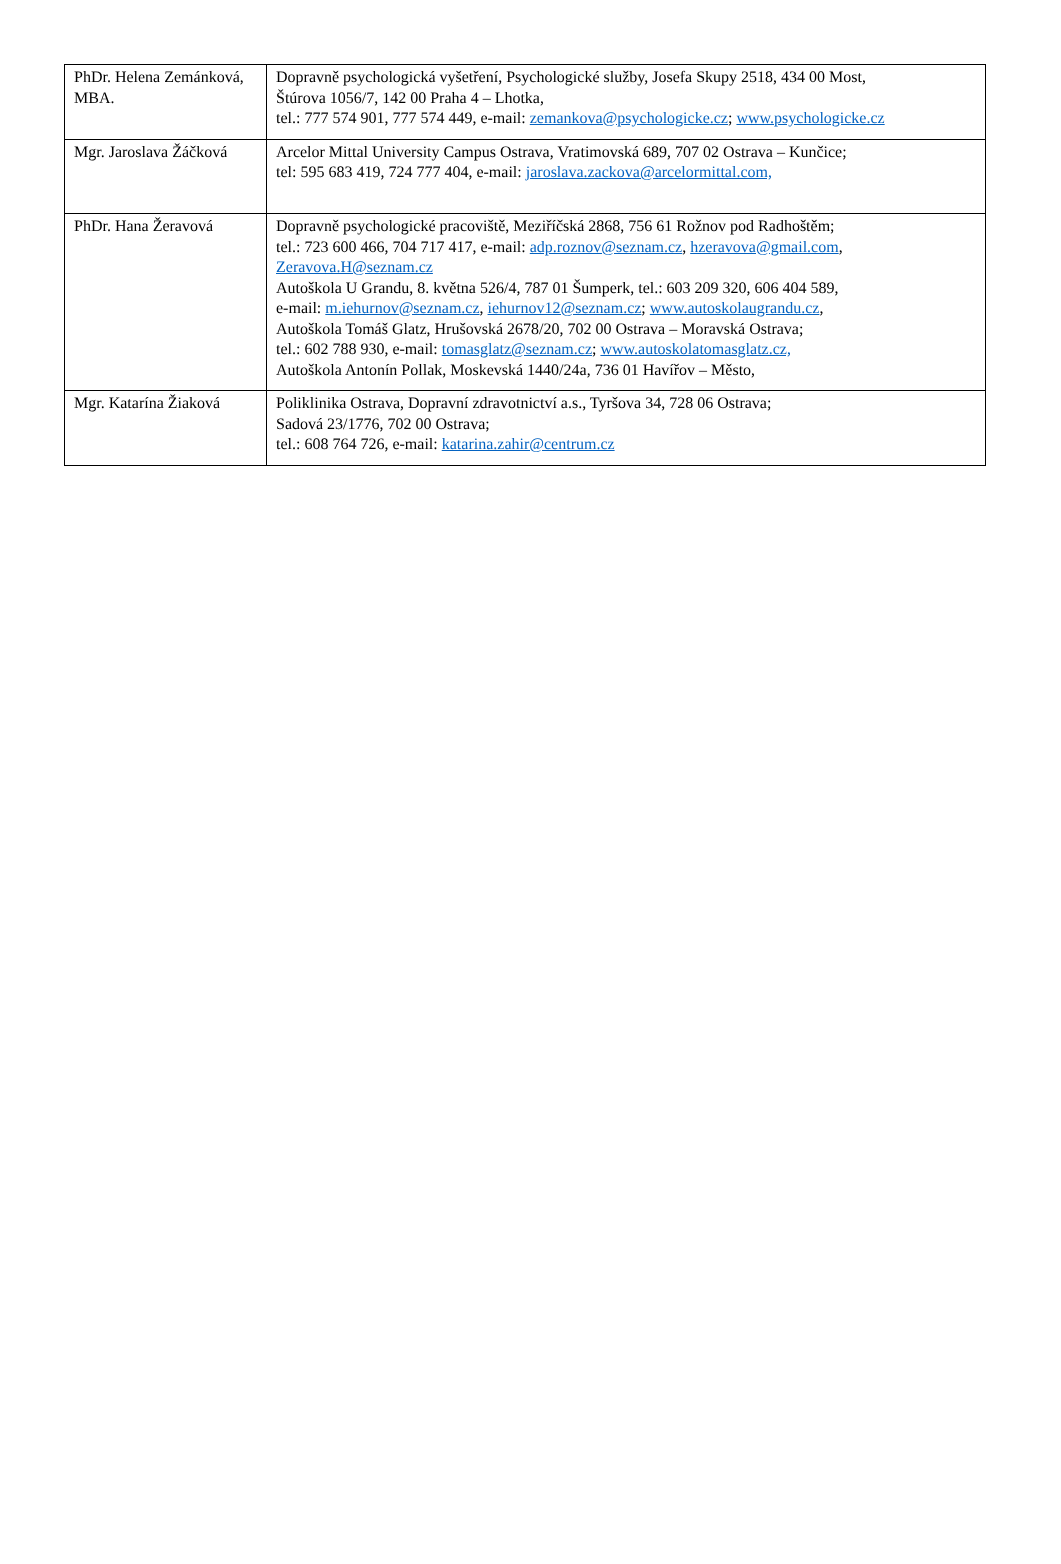| PhDr. Helena Zemánková, MBA. | Dopravně psychologická vyšetření, Psychologické služby, Josefa Skupy 2518, 434 00 Most, Štúrova 1056/7, 142 00 Praha 4 – Lhotka, tel.: 777 574 901, 777 574 449, e-mail: zemankova@psychologicke.cz ; www.psychologicke.cz |
| Mgr. Jaroslava Žáčková | Arcelor Mittal University Campus Ostrava, Vratimovská 689, 707 02 Ostrava – Kunčice; tel: 595 683 419, 724 777 404, e-mail: jaroslava.zackova@arcelormittal.com, |
| PhDr. Hana Žeravová | Dopravně psychologické pracoviště, Meziříčská 2868, 756 61 Rožnov pod Radhoštěm; tel.: 723 600 466, 704 717 417, e-mail: adp.roznov@seznam.cz , hzeravova@gmail.com , Zeravova.H@seznam.cz Autoškola U Grandu, 8. května 526/4, 787 01 Šumperk, tel.: 603 209 320, 606 404 589, e-mail: m.iehurnov@seznam.cz , iehurnov12@seznam.cz ; www.autoskolaugrandu.cz , Autoškola Tomáš Glatz, Hrušovská 2678/20, 702 00 Ostrava – Moravská Ostrava; tel.: 602 788 930, e-mail: tomasglatz@seznam.cz ; www.autoskolatomasglatz.cz, Autoškola Antonín Pollak, Moskevská 1440/24a, 736 01 Havířov – Město, |
| Mgr. Katarína Žiaková | Poliklinika Ostrava, Dopravní zdravotnictví a.s., Tyršova 34, 728 06 Ostrava; Sadová 23/1776, 702 00 Ostrava; tel.: 608 764 726, e-mail: katarina.zahir@centrum.cz |